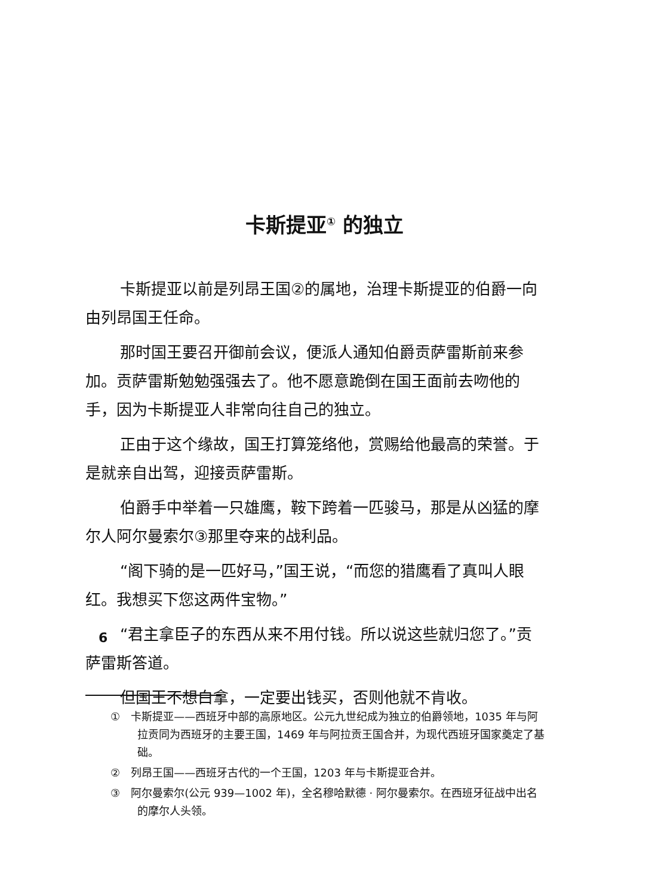卡斯提亚<sup>①</sup> 的独立
卡斯提亚以前是列昂王国②的属地，治理卡斯提亚的伯爵一向由列昂国王任命。
那时国王要召开御前会议，便派人通知伯爵贡萨雷斯前来参加。贡萨雷斯勉勉强强去了。他不愿意跪倒在国王面前去吻他的手，因为卡斯提亚人非常向往自己的独立。
正由于这个缘故，国王打算笼络他，赏赐给他最高的荣誉。于是就亲自出驾，迎接贡萨雷斯。
伯爵手中举着一只雄鹰，鞍下跨着一匹骏马，那是从凶猛的摩尔人阿尔曼索尔③那里夺来的战利品。
“阁下骑的是一匹好马，”国王说，“而您的猎鹰看了真叫人眼红。我想买下您这两件宝物。”
“君主拿臣子的东西从来不用付钱。所以说这些就归您了。”贡萨雷斯答道。
但国王不想白拿，一定要出钱买，否则他就不肯收。
①　卡斯提亚——西班牙中部的高原地区。公元九世纪成为独立的伯爵领地，1035 年与阿拉贡同为西班牙的主要王国，1469 年与阿拉贡王国合并，为现代西班牙国家奠定了基础。
②　列昂王国——西班牙古代的一个王国，1203 年与卡斯提亚合并。
③　阿尔曼索尔(公元 939—1002 年)，全名穆哈默德 · 阿尔曼索尔。在西班牙征战中出名的摩尔人头领。
6